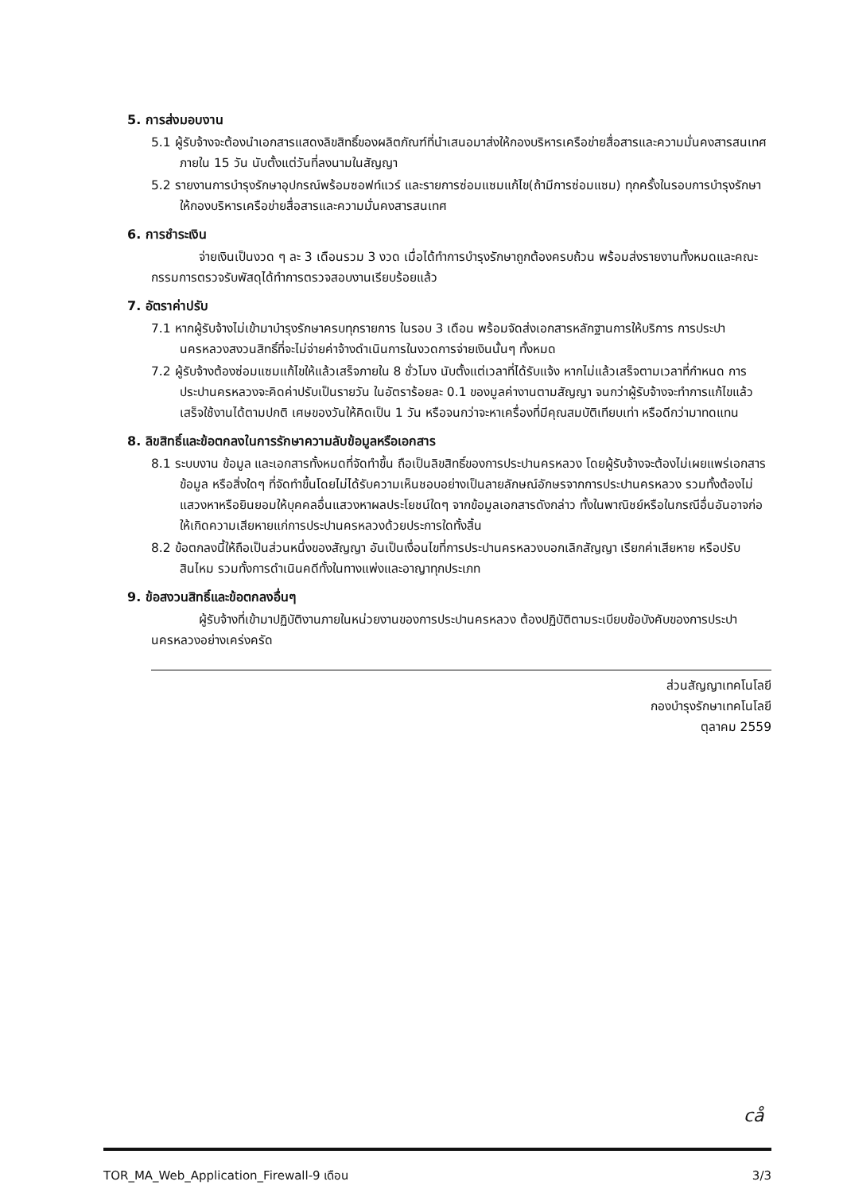5. การส่งมอบงาน
5.1 ผู้รับจ้างจะต้องนำเอกสารแสดงลิขสิทธิ์ของผลิตภัณฑ์ที่นำเสนอมาส่งให้กองบริหารเครือข่ายสื่อสารและความมั่นคงสารสนเทศ ภายใน 15 วัน นับตั้งแต่วันที่ลงนามในสัญญา
5.2 รายงานการบำรุงรักษาอุปกรณ์พร้อมซอฟท์แวร์ และรายการซ่อมแซมแก้ไข(ถ้ามีการซ่อมแซม) ทุกครั้งในรอบการบำรุงรักษา ให้กองบริหารเครือข่ายสื่อสารและความมั่นคงสารสนเทศ
6. การชำระเงิน
จ่ายเงินเป็นงวด ๆ ละ 3 เดือนรวม 3 งวด เมื่อได้ทำการบำรุงรักษาถูกต้องครบถ้วน พร้อมส่งรายงานทั้งหมดและคณะกรรมการตรวจรับพัสดุได้ทำการตรวจสอบงานเรียบร้อยแล้ว
7. อัตราค่าปรับ
7.1 หากผู้รับจ้างไม่เข้ามาบำรุงรักษาครบทุกรายการ ในรอบ 3 เดือน พร้อมจัดส่งเอกสารหลักฐานการให้บริการ การประปานครหลวงสงวนสิทธิ์ที่จะไม่จ่ายค่าจ้างดำเนินการในงวดการจ่ายเงินนั้นๆ ทั้งหมด
7.2 ผู้รับจ้างต้องซ่อมแซมแก้ไขให้แล้วเสร็จภายใน 8 ชั่วโมง นับตั้งแต่เวลาที่ได้รับแจ้ง หากไม่แล้วเสร็จตามเวลาที่กำหนด การประปานครหลวงจะคิดค่าปรับเป็นรายวัน ในอัตราร้อยละ 0.1 ของมูลค่างานตามสัญญา จนกว่าผู้รับจ้างจะทำการแก้ไขแล้วเสร็จใช้งานได้ตามปกติ เศษของวันให้คิดเป็น 1 วัน หรือจนกว่าจะหาเครื่องที่มีคุณสมบัติเทียบเท่า หรือดีกว่ามาทดแทน
8. ลิขสิทธิ์และข้อตกลงในการรักษาความลับข้อมูลหรือเอกสาร
8.1 ระบบงาน ข้อมูล และเอกสารทั้งหมดที่จัดทำขึ้น ถือเป็นลิขสิทธิ์ของการประปานครหลวง โดยผู้รับจ้างจะต้องไม่เผยแพร่เอกสาร ข้อมูล หรือสิ่งใดๆ ที่จัดทำขึ้นโดยไม่ได้รับความเห็นชอบอย่างเป็นลายลักษณ์อักษรจากการประปานครหลวง รวมทั้งต้องไม่แสวงหาหรือยินยอมให้บุคคลอื่นแสวงหาผลประโยชน์ใดๆ จากข้อมูลเอกสารดังกล่าว ทั้งในพาณิชย์หรือในกรณีอื่นอันอาจก่อให้เกิดความเสียหายแก่การประปานครหลวงด้วยประการใดทั้งสิ้น
8.2 ข้อตกลงนี้ให้ถือเป็นส่วนหนึ่งของสัญญา อันเป็นเงื่อนไขที่การประปานครหลวงบอกเลิกสัญญา เรียกค่าเสียหาย หรือปรับสินไหม รวมทั้งการดำเนินคดีทั้งในทางแพ่งและอาญาทุกประเภท
9. ข้อสงวนสิทธิ์และข้อตกลงอื่นๆ
ผู้รับจ้างที่เข้ามาปฏิบัติงานภายในหน่วยงานของการประปานครหลวง ต้องปฏิบัติตามระเบียบข้อบังคับของการประปานครหลวงอย่างเคร่งครัด
ส่วนสัญญาเทคโนโลยี
กองบำรุงรักษาเทคโนโลยี
ตุลาคม 2559
cå
TOR_MA_Web_Application_Firewall-9 เดือน 3/3